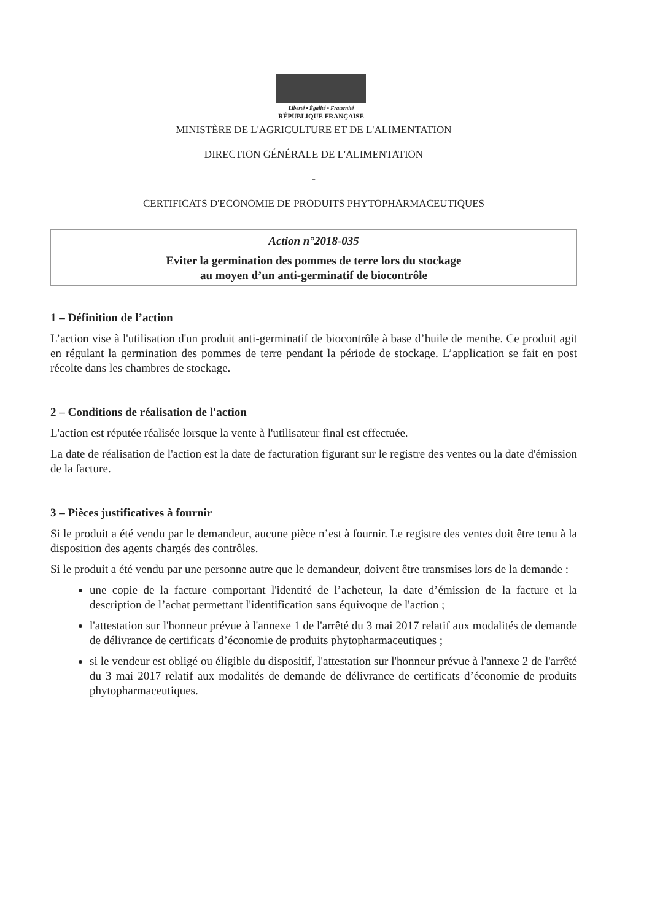Liberté • Égalité • Fraternité
RÉPUBLIQUE FRANÇAISE
MINISTÈRE DE L'AGRICULTURE ET DE L'ALIMENTATION
DIRECTION GÉNÉRALE DE L'ALIMENTATION
-
CERTIFICATS D'ECONOMIE DE PRODUITS PHYTOPHARMACEUTIQUES
Action n°2018-035
Eviter la germination des pommes de terre lors du stockage
au moyen d’un anti-germinatif de biocontrôle
1 – Définition de l’action
L’action vise à l'utilisation d'un produit anti-germinatif de biocontrôle à base d’huile de menthe. Ce produit agit en régulant la germination des pommes de terre pendant la période de stockage. L’application se fait en post récolte dans les chambres de stockage.
2 – Conditions de réalisation de l'action
L'action est réputée réalisée lorsque la vente à l'utilisateur final est effectuée.
La date de réalisation de l'action est la date de facturation figurant sur le registre des ventes ou la date d'émission de la facture.
3 – Pièces justificatives à fournir
Si le produit a été vendu par le demandeur, aucune pièce n’est à fournir. Le registre des ventes doit être tenu à la disposition des agents chargés des contrôles.
Si le produit a été vendu par une personne autre que le demandeur, doivent être transmises lors de la demande :
une copie de la facture comportant l'identité de l’acheteur, la date d’émission de la facture et la description de l’achat permettant l'identification sans équivoque de l'action ;
l'attestation sur l'honneur prévue à l'annexe 1 de l'arrêté du 3 mai 2017 relatif aux modalités de demande de délivrance de certificats d’économie de produits phytopharmaceutiques ;
si le vendeur est obligé ou éligible du dispositif, l'attestation sur l'honneur prévue à l'annexe 2 de l'arrêté du 3 mai 2017 relatif aux modalités de demande de délivrance de certificats d’économie de produits phytopharmaceutiques.